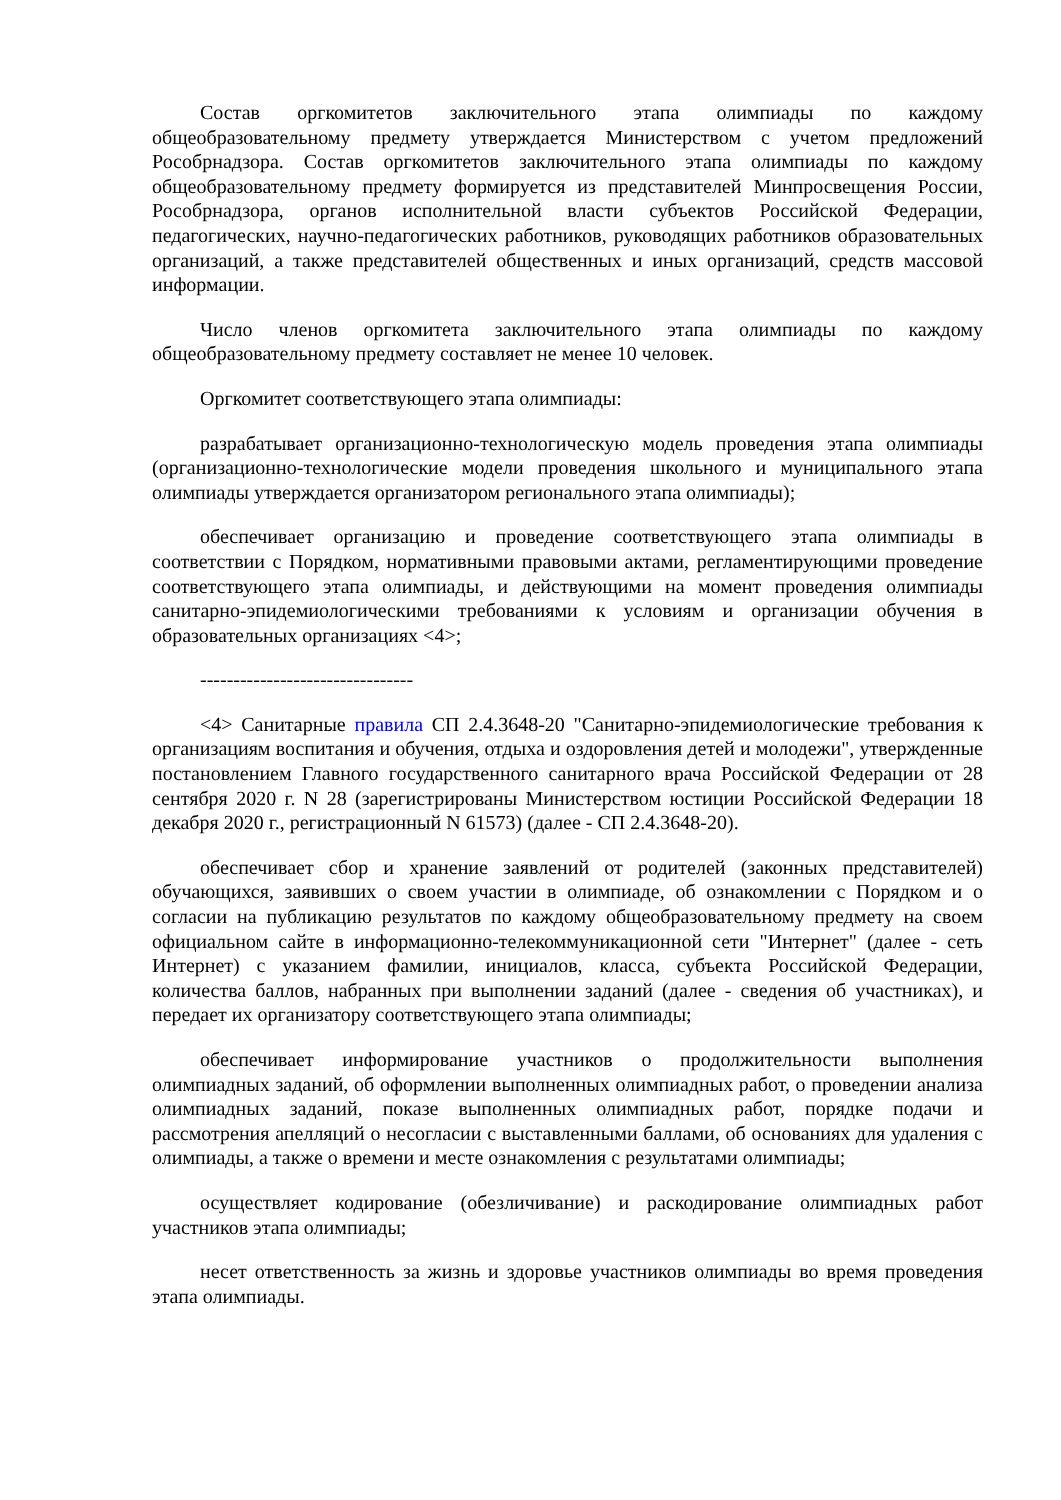Состав оргкомитетов заключительного этапа олимпиады по каждому общеобразовательному предмету утверждается Министерством с учетом предложений Рособрнадзора. Состав оргкомитетов заключительного этапа олимпиады по каждому общеобразовательному предмету формируется из представителей Минпросвещения России, Рособрнадзора, органов исполнительной власти субъектов Российской Федерации, педагогических, научно-педагогических работников, руководящих работников образовательных организаций, а также представителей общественных и иных организаций, средств массовой информации.
Число членов оргкомитета заключительного этапа олимпиады по каждому общеобразовательному предмету составляет не менее 10 человек.
Оргкомитет соответствующего этапа олимпиады:
разрабатывает организационно-технологическую модель проведения этапа олимпиады (организационно-технологические модели проведения школьного и муниципального этапа олимпиады утверждается организатором регионального этапа олимпиады);
обеспечивает организацию и проведение соответствующего этапа олимпиады в соответствии с Порядком, нормативными правовыми актами, регламентирующими проведение соответствующего этапа олимпиады, и действующими на момент проведения олимпиады санитарно-эпидемиологическими требованиями к условиям и организации обучения в образовательных организациях <4>;
--------------------------------
<4> Санитарные правила СП 2.4.3648-20 "Санитарно-эпидемиологические требования к организациям воспитания и обучения, отдыха и оздоровления детей и молодежи", утвержденные постановлением Главного государственного санитарного врача Российской Федерации от 28 сентября 2020 г. N 28 (зарегистрированы Министерством юстиции Российской Федерации 18 декабря 2020 г., регистрационный N 61573) (далее - СП 2.4.3648-20).
обеспечивает сбор и хранение заявлений от родителей (законных представителей) обучающихся, заявивших о своем участии в олимпиаде, об ознакомлении с Порядком и о согласии на публикацию результатов по каждому общеобразовательному предмету на своем официальном сайте в информационно-телекоммуникационной сети "Интернет" (далее - сеть Интернет) с указанием фамилии, инициалов, класса, субъекта Российской Федерации, количества баллов, набранных при выполнении заданий (далее - сведения об участниках), и передает их организатору соответствующего этапа олимпиады;
обеспечивает информирование участников о продолжительности выполнения олимпиадных заданий, об оформлении выполненных олимпиадных работ, о проведении анализа олимпиадных заданий, показе выполненных олимпиадных работ, порядке подачи и рассмотрения апелляций о несогласии с выставленными баллами, об основаниях для удаления с олимпиады, а также о времени и месте ознакомления с результатами олимпиады;
осуществляет кодирование (обезличивание) и раскодирование олимпиадных работ участников этапа олимпиады;
несет ответственность за жизнь и здоровье участников олимпиады во время проведения этапа олимпиады.